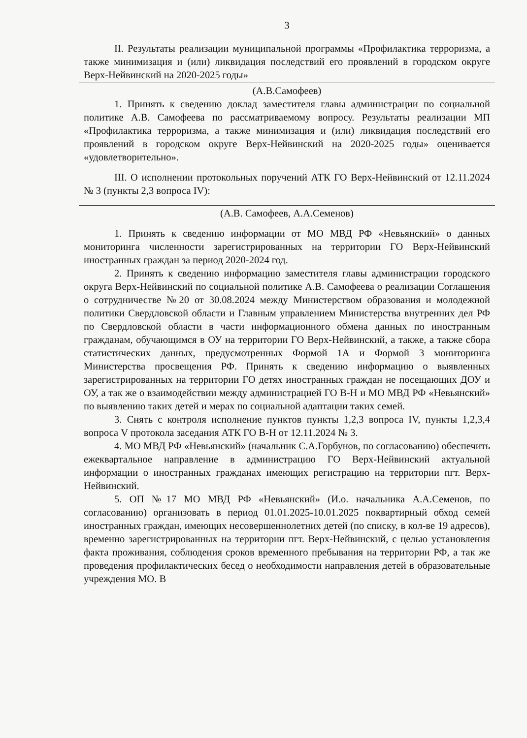3
II. Результаты реализации муниципальной программы «Профилактика терроризма, а также минимизация и (или) ликвидация последствий его проявлений в городском округе Верх-Нейвинский на 2020-2025 годы»
(А.В.Самофеев)
1. Принять к сведению доклад заместителя главы администрации по социальной политике А.В. Самофеева по рассматриваемому вопросу. Результаты реализации МП «Профилактика терроризма, а также минимизация и (или) ликвидация последствий его проявлений в городском округе Верх-Нейвинский на 2020-2025 годы» оценивается «удовлетворительно».
III. О исполнении протокольных поручений АТК ГО Верх-Нейвинский от 12.11.2024 № 3 (пункты 2,3 вопроса IV):
(А.В. Самофеев, А.А.Семенов)
1. Принять к сведению информации от МО МВД РФ «Невьянский» о данных мониторинга численности зарегистрированных на территории ГО Верх-Нейвинский иностранных граждан за период 2020-2024 год.
2. Принять к сведению информацию заместителя главы администрации городского округа Верх-Нейвинский по социальной политике А.В. Самофеева о реализации Соглашения о сотрудничестве №20 от 30.08.2024 между Министерством образования и молодежной политики Свердловской области и Главным управлением Министерства внутренних дел РФ по Свердловской области в части информационного обмена данных по иностранным гражданам, обучающимся в ОУ на территории ГО Верх-Нейвинский, а также, а также сбора статистических данных, предусмотренных Формой 1А и Формой 3 мониторинга Министерства просвещения РФ. Принять к сведению информацию о выявленных зарегистрированных на территории ГО детях иностранных граждан не посещающих ДОУ и ОУ, а так же о взаимодействии между администрацией ГО В-Н и МО МВД РФ «Невьянский» по выявлению таких детей и мерах по социальной адаптации таких семей.
3. Снять с контроля исполнение пунктов пункты 1,2,3 вопроса IV, пункты 1,2,3,4 вопроса V протокола заседания АТК ГО В-Н от 12.11.2024 № 3.
4. МО МВД РФ «Невьянский» (начальник С.А.Горбунов, по согласованию) обеспечить ежеквартальное направление в администрацию ГО Верх-Нейвинский актуальной информации о иностранных гражданах имеющих регистрацию на территории пгт. Верх-Нейвинский.
5. ОП №17 МО МВД РФ «Невьянский» (И.о. начальника А.А.Семенов, по согласованию) организовать в период 01.01.2025-10.01.2025 поквартирный обход семей иностранных граждан, имеющих несовершеннолетних детей (по списку, в кол-ве 19 адресов), временно зарегистрированных на территории пгт. Верх-Нейвинский, с целью установления факта проживания, соблюдения сроков временного пребывания на территории РФ, а так же проведения профилактических бесед о необходимости направления детей в образовательные учреждения МО. В